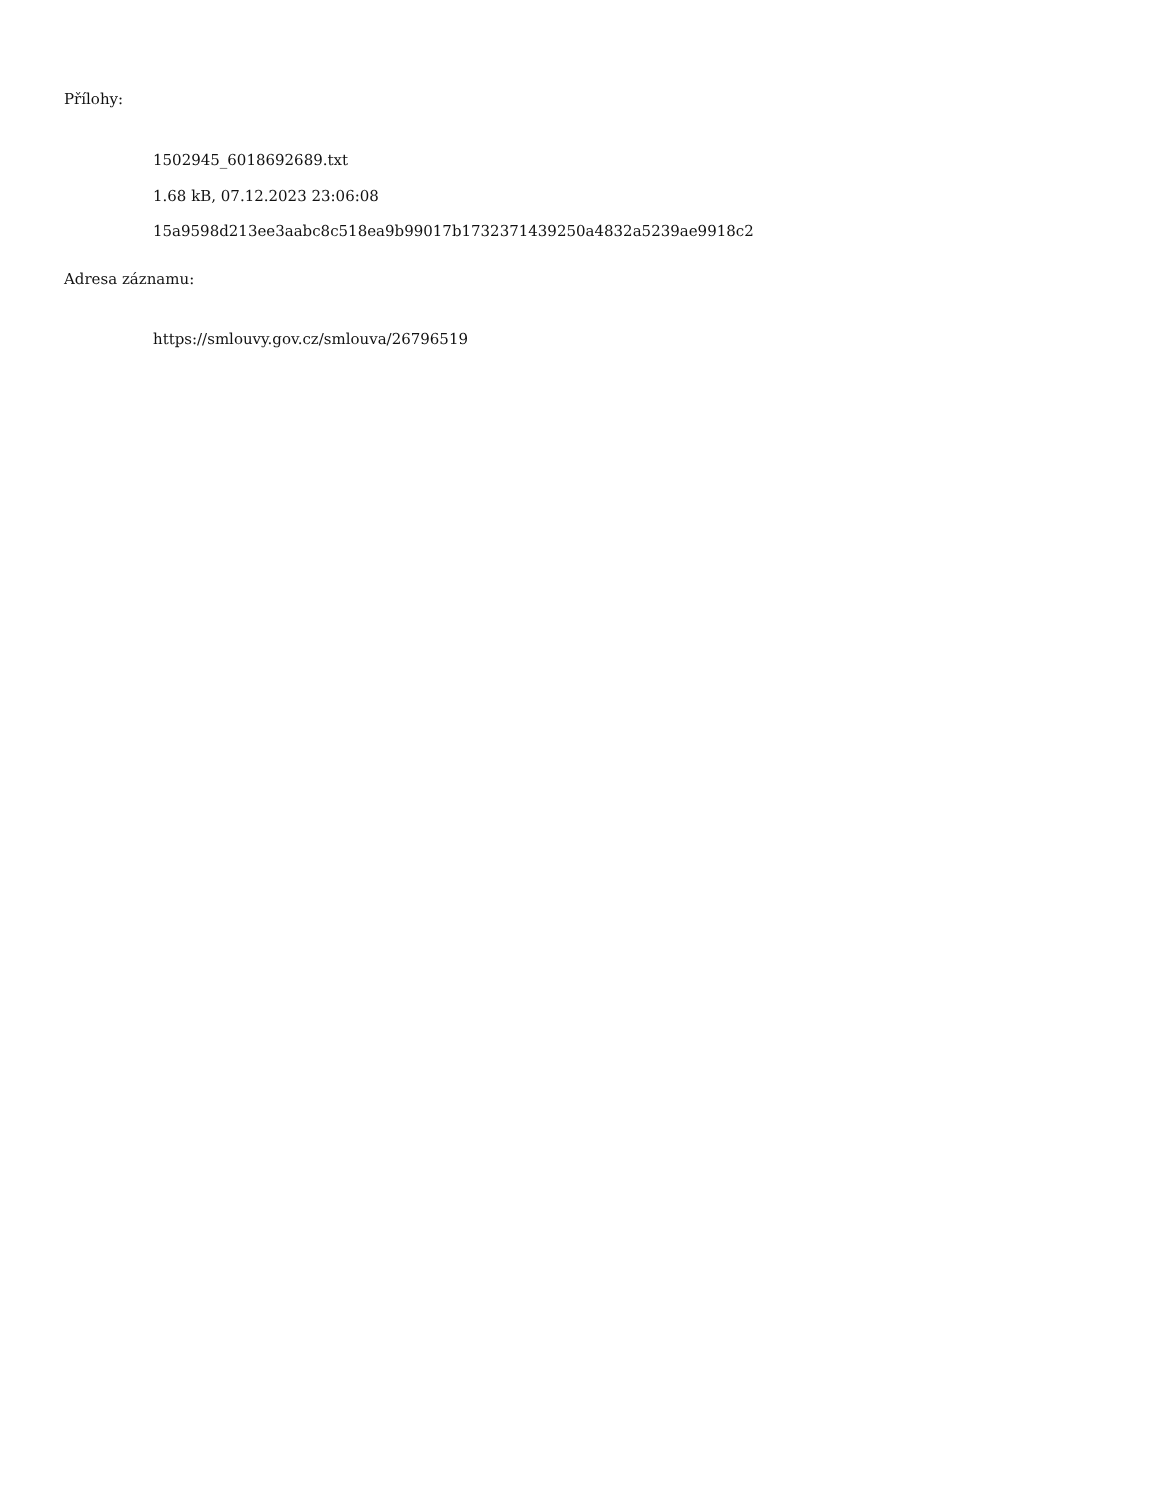Přílohy:
1502945_6018692689.txt
1.68 kB, 07.12.2023 23:06:08
15a9598d213ee3aabc8c518ea9b99017b1732371439250a4832a5239ae9918c2
Adresa záznamu:
https://smlouvy.gov.cz/smlouva/26796519